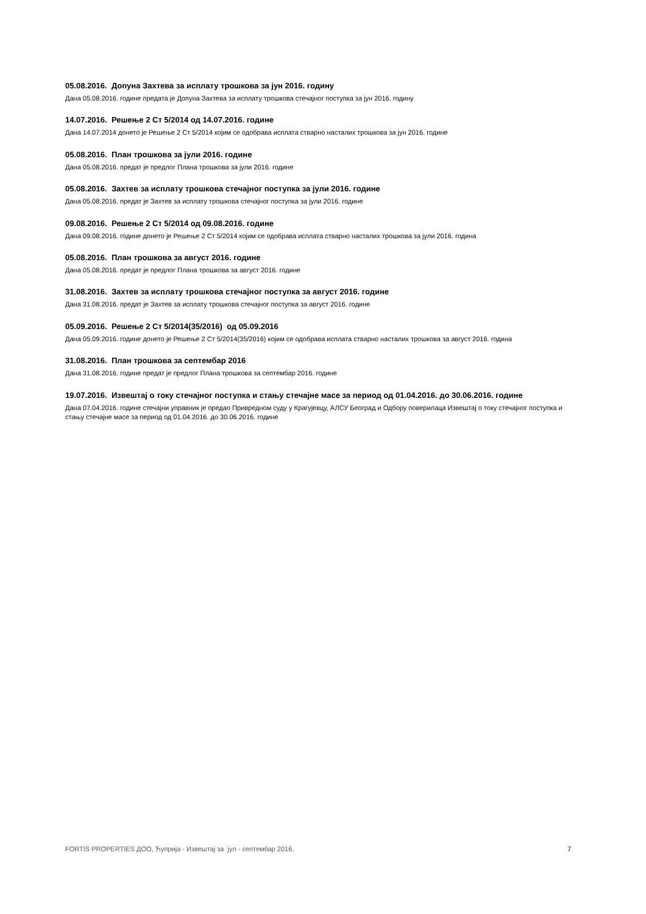05.08.2016. Допуна Захтева за исплату трошкова за јун 2016. годину
Дана 05.08.2016. године предата је Допуна Захтева за исплату трошкова стечајног поступка за јун 2016. годину
14.07.2016. Решење 2 Ст 5/2014 од 14.07.2016. године
Дана 14.07.2014 донето је Решење 2 Ст 5/2014 којим се одобрава исплата стварно насталих трошкова за јун 2016. године
05.08.2016. План трошкова за јули 2016. године
Дана 05.08.2016. предат је предлог Плана трошкова за јули 2016. године
05.08.2016. Захтев за исплату трошкова стечајног поступка за јули 2016. године
Дана 05.08.2016. предат је Захтев за исплату трошкова стечајног поступка за јули 2016. године
09.08.2016. Решење 2 Ст 5/2014 од 09.08.2016. године
Дана 09.08.2016. године донето је Решење 2 Ст 5/2014 којим се одобрава исплата стварно насталих трошкова за јули 2016. година
05.08.2016. План трошкова за август 2016. године
Дана 05.08.2016. предат је предлог Плана трошкова за август 2016. године
31.08.2016. Захтев за исплату трошкова стечајног поступка за август 2016. године
Дана 31.08.2016. предат је Захтев за исплату трошкова стечајног поступка за август 2016. године
05.09.2016. Решење 2 Ст 5/2014(35/2016) од 05.09.2016
Дана 05.09.2016. године донето је Решење 2 Ст 5/2014(35/2016) којим се одобрава исплата стварно насталих трошкова за август 2016. година
31.08.2016. План трошкова за септембар 2016
Дана 31.08.2016. године предат је предлог Плана трошкова за септембар 2016. године
19.07.2016. Извештај о току стечајног поступка и стању стечајне масе за период од 01.04.2016. до 30.06.2016. године
Дана 07.04.2016. године стечајни управник је предао Привредном суду у Крагујевцу, АЛСУ Београд и Одбору поверилаца Извештај о току стечајног поступка и стању стечајне масе за период од 01.04.2016. до 30.06.2016. године
FORTIS PROPERTIES ДОО, Ћуприја - Извештај за јул - септембар 2016. 7